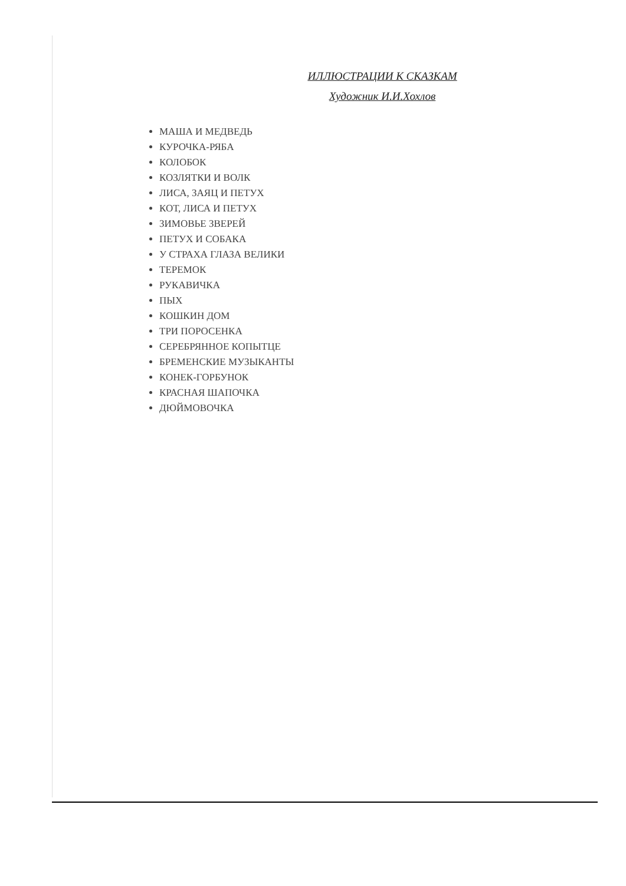ИЛЛЮСТРАЦИИ К СКАЗКАМ
Художник И.И.Хохлов
МАША И МЕДВЕДЬ
КУРОЧКА-РЯБА
КОЛОБОК
КОЗЛЯТКИ И ВОЛК
ЛИСА, ЗАЯЦ И ПЕТУХ
КОТ, ЛИСА И ПЕТУХ
ЗИМОВЬЕ ЗВЕРЕЙ
ПЕТУХ И СОБАКА
У СТРАХА ГЛАЗА ВЕЛИКИ
ТЕРЕМОК
РУКАВИЧКА
ПЫХ
КОШКИН ДОМ
ТРИ ПОРОСЕНКА
СЕРЕБРЯННОЕ КОПЫТЦЕ
БРЕМЕНСКИЕ МУЗЫКАНТЫ
КОНЕК-ГОРБУНОК
КРАСНАЯ ШАПОЧКА
ДЮЙМОВОЧКА